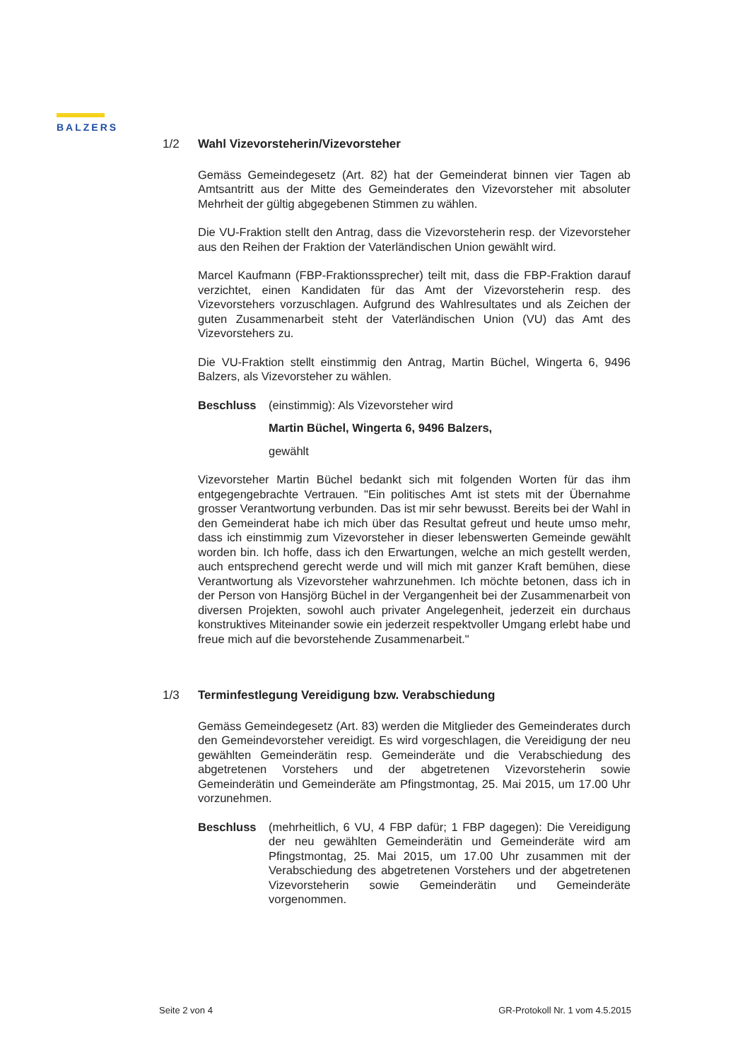BALZERS
1/2 Wahl Vizevorsteherin/Vizevorsteher
Gemäss Gemeindegesetz (Art. 82) hat der Gemeinderat binnen vier Tagen ab Amtsantritt aus der Mitte des Gemeinderates den Vizevorsteher mit absoluter Mehrheit der gültig abgegebenen Stimmen zu wählen.
Die VU-Fraktion stellt den Antrag, dass die Vizevorsteherin resp. der Vize­vorsteher aus den Reihen der Fraktion der Vaterländischen Union gewählt wird.
Marcel Kaufmann (FBP-Fraktionssprecher) teilt mit, dass die FBP-Fraktion darauf verzichtet, einen Kandidaten für das Amt der Vizevorsteherin resp. des Vizevorstehers vorzuschlagen. Aufgrund des Wahlresultates und als Zeichen der guten Zusammenarbeit steht der Vaterländischen Union (VU) das Amt des Vizevorstehers zu.
Die VU-Fraktion stellt einstimmig den Antrag, Martin Büchel, Wingerta 6, 9496 Balzers, als Vizevorsteher zu wählen.
Beschluss (einstimmig): Als Vizevorsteher wird
Martin Büchel, Wingerta 6, 9496 Balzers,
gewählt
Vizevorsteher Martin Büchel bedankt sich mit folgenden Worten für das ihm entgegengebrachte Vertrauen. "Ein politisches Amt ist stets mit der Über­nahme grosser Verantwortung verbunden. Das ist mir sehr bewusst. Bereits bei der Wahl in den Gemeinderat habe ich mich über das Resultat gefreut und heute umso mehr, dass ich einstimmig zum Vizevorsteher in dieser lebenswerten Gemeinde gewählt worden bin. Ich hoffe, dass ich den Erwar­tungen, welche an mich gestellt werden, auch entsprechend gerecht werde und will mich mit ganzer Kraft bemühen, diese Verantwortung als Vize­vorsteher wahrzunehmen. Ich möchte betonen, dass ich in der Person von Hansjörg Büchel in der Vergangenheit bei der Zusammenarbeit von diver­sen Projekten, sowohl auch privater Angelegenheit, jederzeit ein durchaus konstruktives Miteinander sowie ein jederzeit respektvoller Umgang erlebt habe und freue mich auf die bevorstehende Zusammenarbeit."
1/3 Terminfestlegung Vereidigung bzw. Verabschiedung
Gemäss Gemeindegesetz (Art. 83) werden die Mitglieder des Gemein­derates durch den Gemeindevorsteher vereidigt. Es wird vorgeschlagen, die Vereidigung der neu gewählten Gemeinderätin resp. Gemeinderäte und die Verabschiedung des abgetretenen Vorstehers und der abgetretenen Vizevorsteherin sowie Gemeinderätin und Gemeinderäte am Pfingstmontag, 25. Mai 2015, um 17.00 Uhr vorzunehmen.
Beschluss (mehrheitlich, 6 VU, 4 FBP dafür; 1 FBP dagegen): Die Vereidi­gung der neu gewählten Gemeinderätin und Gemeinderäte wird am Pfingstmontag, 25. Mai 2015, um 17.00 Uhr zusammen mit der Verabschiedung des abgetretenen Vorstehers und der ab­getretenen Vizevorsteherin sowie Gemeinderätin und Gemein­deräte vorgenommen.
Seite 2 von 4 GR-Protokoll Nr. 1 vom 4.5.2015